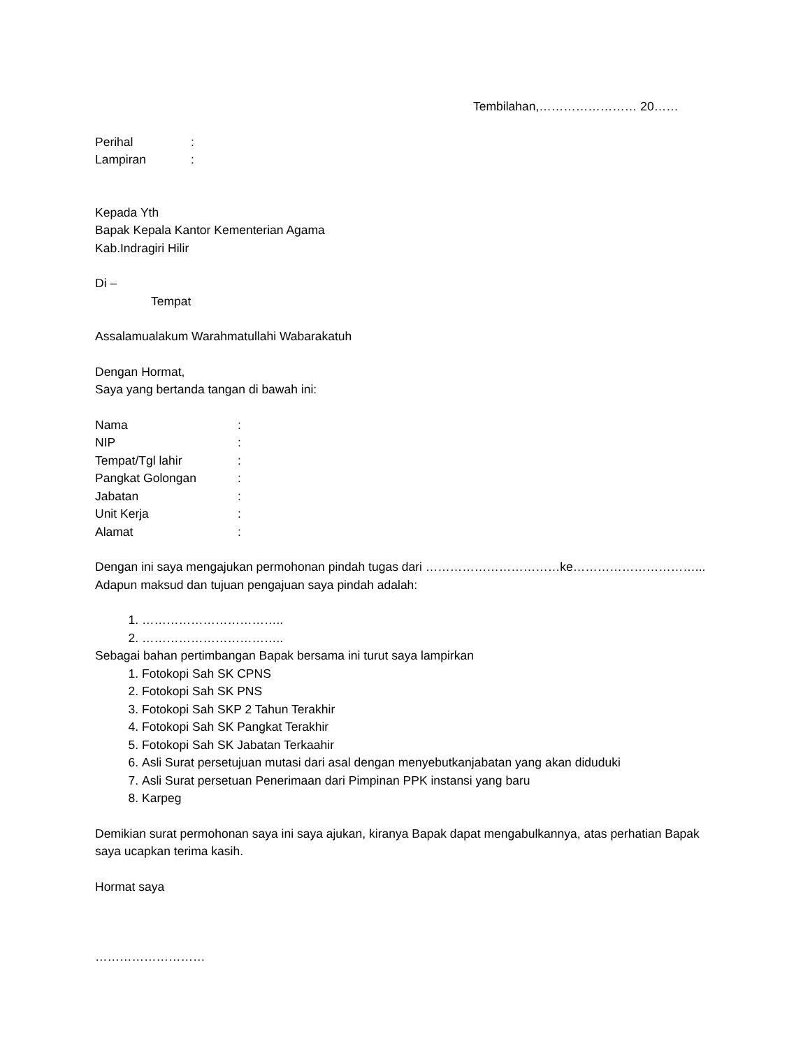Tembilahan,…………………… 20……
Perihal:
Lampiran:
Kepada Yth
Bapak Kepala Kantor Kementerian Agama
Kab.Indragiri Hilir
Di –
Tempat
Assalamualakum Warahmatullahi Wabarakatuh
Dengan Hormat,
Saya yang bertanda tangan di bawah ini:
Nama:
NIP:
Tempat/Tgl lahir:
Pangkat Golongan:
Jabatan:
Unit Kerja:
Alamat:
Dengan ini saya mengajukan permohonan pindah tugas dari ……………………………ke…………………………...
Adapun maksud dan tujuan pengajuan saya pindah adalah:
1. ……………………………..
2. ……………………………..
Sebagai bahan pertimbangan Bapak bersama ini turut saya lampirkan
1. Fotokopi Sah SK CPNS
2. Fotokopi Sah SK PNS
3. Fotokopi Sah SKP 2 Tahun Terakhir
4. Fotokopi Sah SK Pangkat Terakhir
5. Fotokopi Sah SK Jabatan Terkaahir
6. Asli Surat persetujuan mutasi dari asal dengan menyebutkanjabatan yang akan diduduki
7. Asli Surat persetuan Penerimaan dari Pimpinan PPK instansi yang baru
8. Karpeg
Demikian surat permohonan saya ini saya ajukan, kiranya Bapak dapat mengabulkannya, atas perhatian Bapak saya ucapkan terima kasih.
Hormat saya
………………………